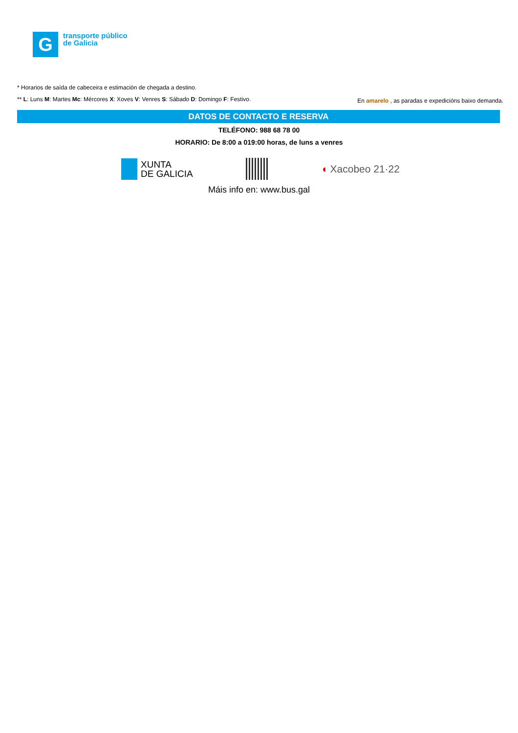G
transporte público
de Galicia
* Horarios de saída de cabeceira e estimación de chegada a destino.
** L: Luns M: Martes Mc: Mércores X: Xoves V: Venres S: Sábado D: Domingo F: Festivo.
En amarelo , as paradas e expedicións baixo demanda.
DATOS DE CONTACTO E RESERVA
TELÉFONO: 988 68 78 00
HORARIO: De 8:00 a 019:00 horas, de luns a venres
XUNTA
DE GALICIA
◖ Xacobeo 21·22
Máis info en: www.bus.gal